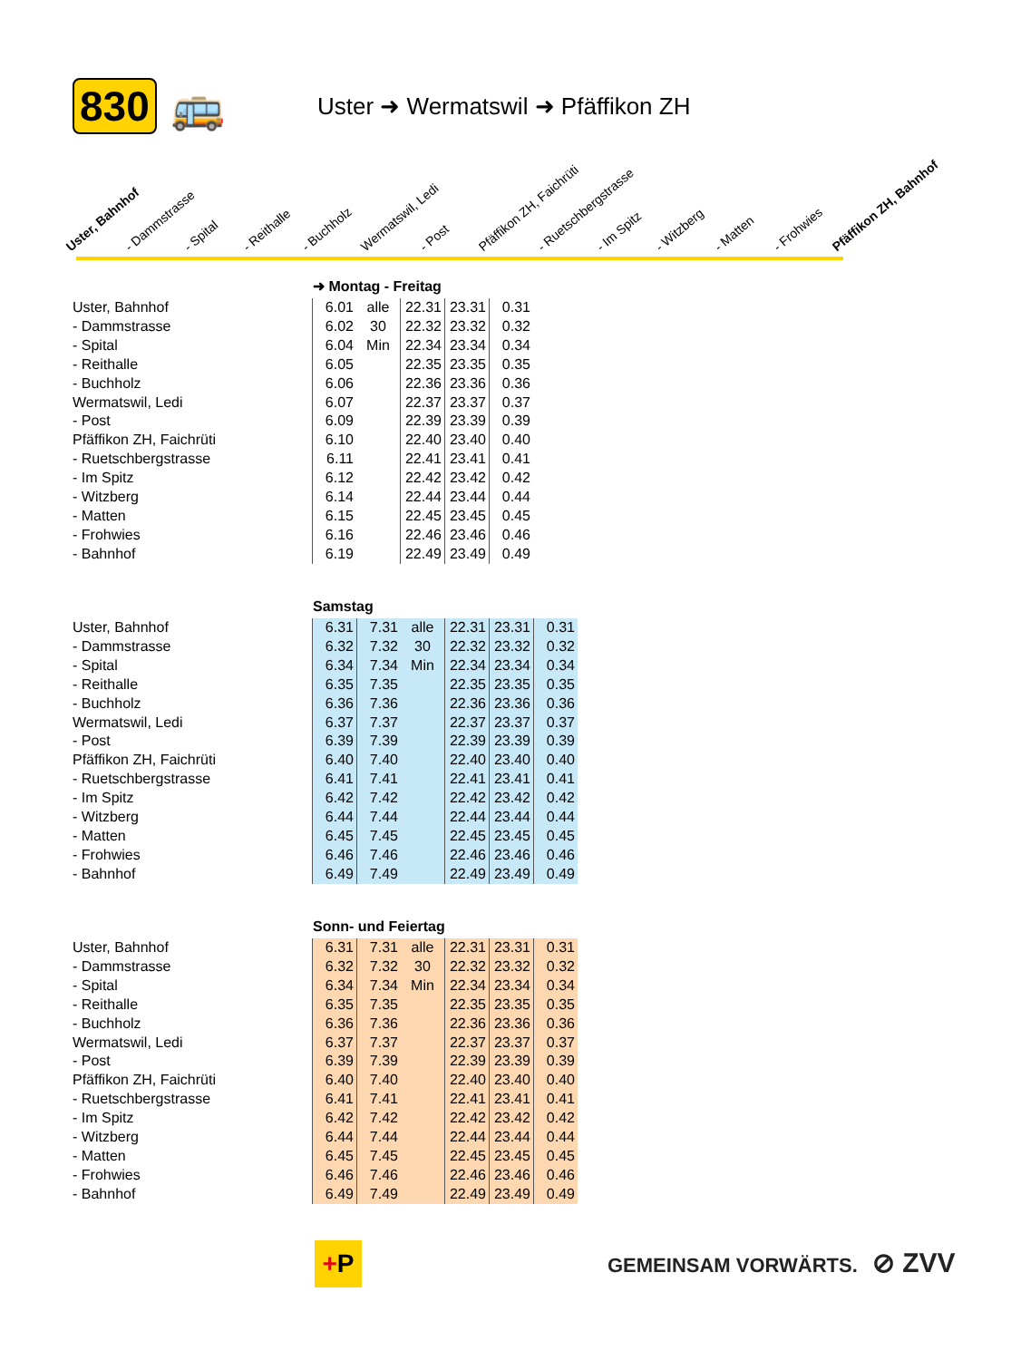830 🚌
Uster ➜ Wermatswil ➜ Pfäffikon ZH
Uster, Bahnhof
- Dammstrasse
- Spital
- Reithalle
- Buchholz
Wermatswil, Ledi
- Post
Pfäffikon ZH, Faichrüti
- Ruetschbergstrasse
- Im Spitz
- Witzberg
- Matten
- Frohwies
Pfäffikon ZH, Bahnhof
➜ Montag - Freitag
Uster, Bahnhof
- Dammstrasse
- Spital
- Reithalle
- Buchholz
Wermatswil, Ledi
- Post
Pfäffikon ZH, Faichrüti
- Ruetschbergstrasse
- Im Spitz
- Witzberg
- Matten
- Frohwies
- Bahnhof
| 6.01 | alle | 22.31 | 23.31 | 0.31 |
| 6.02 | 30 | 22.32 | 23.32 | 0.32 |
| 6.04 | Min | 22.34 | 23.34 | 0.34 |
| 6.05 | | 22.35 | 23.35 | 0.35 |
| 6.06 | | 22.36 | 23.36 | 0.36 |
| 6.07 | | 22.37 | 23.37 | 0.37 |
| 6.09 | | 22.39 | 23.39 | 0.39 |
| 6.10 | | 22.40 | 23.40 | 0.40 |
| 6.11 | | 22.41 | 23.41 | 0.41 |
| 6.12 | | 22.42 | 23.42 | 0.42 |
| 6.14 | | 22.44 | 23.44 | 0.44 |
| 6.15 | | 22.45 | 23.45 | 0.45 |
| 6.16 | | 22.46 | 23.46 | 0.46 |
| 6.19 | | 22.49 | 23.49 | 0.49 |
Samstag
Uster, Bahnhof
- Dammstrasse
- Spital
- Reithalle
- Buchholz
Wermatswil, Ledi
- Post
Pfäffikon ZH, Faichrüti
- Ruetschbergstrasse
- Im Spitz
- Witzberg
- Matten
- Frohwies
- Bahnhof
| 6.31 | 7.31 | alle | 22.31 | 23.31 | 0.31 |
| 6.32 | 7.32 | 30 | 22.32 | 23.32 | 0.32 |
| 6.34 | 7.34 | Min | 22.34 | 23.34 | 0.34 |
| 6.35 | 7.35 | | 22.35 | 23.35 | 0.35 |
| 6.36 | 7.36 | | 22.36 | 23.36 | 0.36 |
| 6.37 | 7.37 | | 22.37 | 23.37 | 0.37 |
| 6.39 | 7.39 | | 22.39 | 23.39 | 0.39 |
| 6.40 | 7.40 | | 22.40 | 23.40 | 0.40 |
| 6.41 | 7.41 | | 22.41 | 23.41 | 0.41 |
| 6.42 | 7.42 | | 22.42 | 23.42 | 0.42 |
| 6.44 | 7.44 | | 22.44 | 23.44 | 0.44 |
| 6.45 | 7.45 | | 22.45 | 23.45 | 0.45 |
| 6.46 | 7.46 | | 22.46 | 23.46 | 0.46 |
| 6.49 | 7.49 | | 22.49 | 23.49 | 0.49 |
Sonn- und Feiertag
Uster, Bahnhof
- Dammstrasse
- Spital
- Reithalle
- Buchholz
Wermatswil, Ledi
- Post
Pfäffikon ZH, Faichrüti
- Ruetschbergstrasse
- Im Spitz
- Witzberg
- Matten
- Frohwies
- Bahnhof
| 6.31 | 7.31 | alle | 22.31 | 23.31 | 0.31 |
| 6.32 | 7.32 | 30 | 22.32 | 23.32 | 0.32 |
| 6.34 | 7.34 | Min | 22.34 | 23.34 | 0.34 |
| 6.35 | 7.35 | | 22.35 | 23.35 | 0.35 |
| 6.36 | 7.36 | | 22.36 | 23.36 | 0.36 |
| 6.37 | 7.37 | | 22.37 | 23.37 | 0.37 |
| 6.39 | 7.39 | | 22.39 | 23.39 | 0.39 |
| 6.40 | 7.40 | | 22.40 | 23.40 | 0.40 |
| 6.41 | 7.41 | | 22.41 | 23.41 | 0.41 |
| 6.42 | 7.42 | | 22.42 | 23.42 | 0.42 |
| 6.44 | 7.44 | | 22.44 | 23.44 | 0.44 |
| 6.45 | 7.45 | | 22.45 | 23.45 | 0.45 |
| 6.46 | 7.46 | | 22.46 | 23.46 | 0.46 |
| 6.49 | 7.49 | | 22.49 | 23.49 | 0.49 |
+P GEMEINSAM VORWÄRTS. ⊘ ZVV